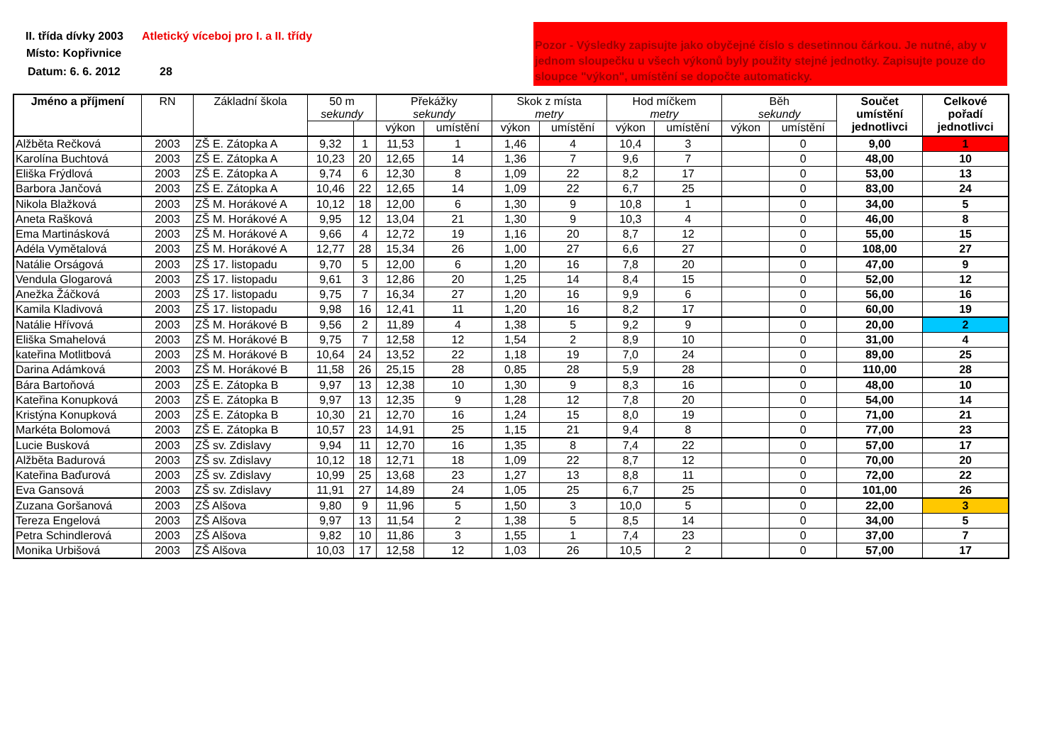II. třída dívky 2003
Atletický víceboj pro I. a II. třídy
Místo: Kopřivnice
Datum: 6. 6. 2012 28
Pozor - Výsledky zapisujte jako obyčejné číslo s desetinnou čárkou. Je nutné, aby v jednom sloupečku u všech výkonů byly použity stejné jednotky. Zapisujte pouze do sloupce "výkon", umístění se dopočte automaticky.
| Jméno a příjmení | RN | Základní škola | 50 m sekundy | | Překážky sekundy | | Skok z místa metry | | Hod míčkem metry | | Běh sekundy | | Součet umístění jednotlivci | Celkové pořadí jednotlivci |
| --- | --- | --- | --- | --- | --- | --- | --- | --- | --- | --- | --- | --- | --- | --- |
| | | | | | výkon | umístění | výkon | umístění | výkon | umístění | výkon | umístění | | |
| Alžběta Rečková | 2003 | ZŠ E. Zátopka A | 9,32 | 1 | 11,53 | 1 | 1,46 | 4 | 10,4 | 3 | | 0 | 9,00 | 1 |
| Karolína Buchtová | 2003 | ZŠ E. Zátopka A | 10,23 | 20 | 12,65 | 14 | 1,36 | 7 | 9,6 | 7 | | 0 | 48,00 | 10 |
| Eliška Frýdlová | 2003 | ZŠ E. Zátopka A | 9,74 | 6 | 12,30 | 8 | 1,09 | 22 | 8,2 | 17 | | 0 | 53,00 | 13 |
| Barbora Jančová | 2003 | ZŠ E. Zátopka A | 10,46 | 22 | 12,65 | 14 | 1,09 | 22 | 6,7 | 25 | | 0 | 83,00 | 24 |
| Nikola Blažková | 2003 | ZŠ M. Horákové A | 10,12 | 18 | 12,00 | 6 | 1,30 | 9 | 10,8 | 1 | | 0 | 34,00 | 5 |
| Aneta Rašková | 2003 | ZŠ M. Horákové A | 9,95 | 12 | 13,04 | 21 | 1,30 | 9 | 10,3 | 4 | | 0 | 46,00 | 8 |
| Ema Martinásková | 2003 | ZŠ M. Horákové A | 9,66 | 4 | 12,72 | 19 | 1,16 | 20 | 8,7 | 12 | | 0 | 55,00 | 15 |
| Adéla Vymětalová | 2003 | ZŠ M. Horákové A | 12,77 | 28 | 15,34 | 26 | 1,00 | 27 | 6,6 | 27 | | 0 | 108,00 | 27 |
| Natálie Orságová | 2003 | ZŠ 17. listopadu | 9,70 | 5 | 12,00 | 6 | 1,20 | 16 | 7,8 | 20 | | 0 | 47,00 | 9 |
| Vendula Glogarová | 2003 | ZŠ 17. listopadu | 9,61 | 3 | 12,86 | 20 | 1,25 | 14 | 8,4 | 15 | | 0 | 52,00 | 12 |
| Anežka Žáčková | 2003 | ZŠ 17. listopadu | 9,75 | 7 | 16,34 | 27 | 1,20 | 16 | 9,9 | 6 | | 0 | 56,00 | 16 |
| Kamila Kladivová | 2003 | ZŠ 17. listopadu | 9,98 | 16 | 12,41 | 11 | 1,20 | 16 | 8,2 | 17 | | 0 | 60,00 | 19 |
| Natálie Hřívová | 2003 | ZŠ M. Horákové B | 9,56 | 2 | 11,89 | 4 | 1,38 | 5 | 9,2 | 9 | | 0 | 20,00 | 2 |
| Eliška Smahelová | 2003 | ZŠ M. Horákové B | 9,75 | 7 | 12,58 | 12 | 1,54 | 2 | 8,9 | 10 | | 0 | 31,00 | 4 |
| kateřina Motlitbová | 2003 | ZŠ M. Horákové B | 10,64 | 24 | 13,52 | 22 | 1,18 | 19 | 7,0 | 24 | | 0 | 89,00 | 25 |
| Darina Adámková | 2003 | ZŠ M. Horákové B | 11,58 | 26 | 25,15 | 28 | 0,85 | 28 | 5,9 | 28 | | 0 | 110,00 | 28 |
| Bára Bartoňová | 2003 | ZŠ E. Zátopka B | 9,97 | 13 | 12,38 | 10 | 1,30 | 9 | 8,3 | 16 | | 0 | 48,00 | 10 |
| Kateřina Konupková | 2003 | ZŠ E. Zátopka B | 9,97 | 13 | 12,35 | 9 | 1,28 | 12 | 7,8 | 20 | | 0 | 54,00 | 14 |
| Kristýna Konupková | 2003 | ZŠ E. Zátopka B | 10,30 | 21 | 12,70 | 16 | 1,24 | 15 | 8,0 | 19 | | 0 | 71,00 | 21 |
| Markéta Bolomová | 2003 | ZŠ E. Zátopka B | 10,57 | 23 | 14,91 | 25 | 1,15 | 21 | 9,4 | 8 | | 0 | 77,00 | 23 |
| Lucie Busková | 2003 | ZŠ sv. Zdislavy | 9,94 | 11 | 12,70 | 16 | 1,35 | 8 | 7,4 | 22 | | 0 | 57,00 | 17 |
| Alžběta Badurová | 2003 | ZŠ sv. Zdislavy | 10,12 | 18 | 12,71 | 18 | 1,09 | 22 | 8,7 | 12 | | 0 | 70,00 | 20 |
| Kateřina Baďurová | 2003 | ZŠ sv. Zdislavy | 10,99 | 25 | 13,68 | 23 | 1,27 | 13 | 8,8 | 11 | | 0 | 72,00 | 22 |
| Eva Gansová | 2003 | ZŠ sv. Zdislavy | 11,91 | 27 | 14,89 | 24 | 1,05 | 25 | 6,7 | 25 | | 0 | 101,00 | 26 |
| Zuzana Goršanová | 2003 | ZŠ Alšova | 9,80 | 9 | 11,96 | 5 | 1,50 | 3 | 10,0 | 5 | | 0 | 22,00 | 3 |
| Tereza Engelová | 2003 | ZŠ Alšova | 9,97 | 13 | 11,54 | 2 | 1,38 | 5 | 8,5 | 14 | | 0 | 34,00 | 5 |
| Petra Schindlerová | 2003 | ZŠ Alšova | 9,82 | 10 | 11,86 | 3 | 1,55 | 1 | 7,4 | 23 | | 0 | 37,00 | 7 |
| Monika Urbišová | 2003 | ZŠ Alšova | 10,03 | 17 | 12,58 | 12 | 1,03 | 26 | 10,5 | 2 | | 0 | 57,00 | 17 |